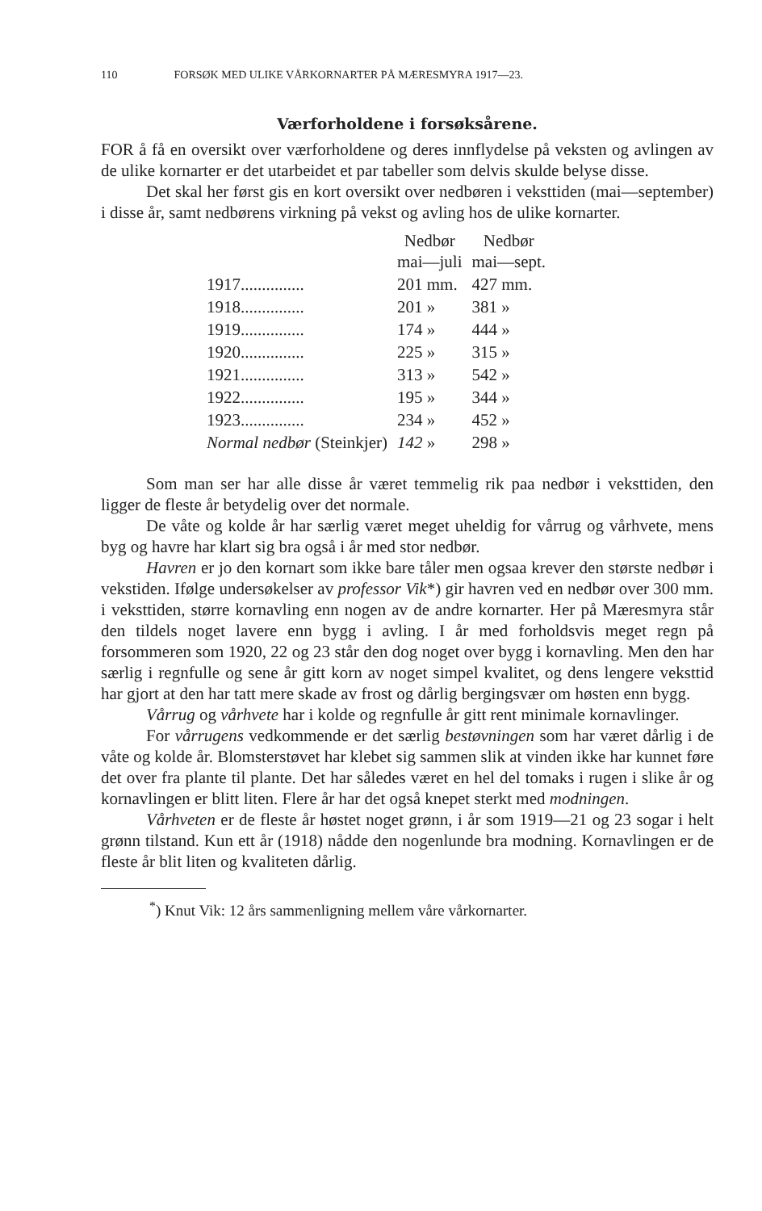110 FORSØK MED ULIKE VÅRKORNARTER PÅ MÆRESMYRA 1917—23.
Værforholdene i forsøksårene.
FOR å få en oversikt over værforholdene og deres innflydelse på veksten og avlingen av de ulike kornarter er det utarbeidet et par tabeller som delvis skulde belyse disse.
Det skal her først gis en kort oversikt over nedbøren i veksttiden (mai—september) i disse år, samt nedbørens virkning på vekst og avling hos de ulike kornarter.
| | Nedbør mai—juli | Nedbør mai—sept. |
| --- | --- | --- |
| 1917............... | 201 mm. | 427 mm. |
| 1918............... | 201 » | 381 » |
| 1919............... | 174 » | 444 » |
| 1920............... | 225 » | 315 » |
| 1921............... | 313 » | 542 » |
| 1922............... | 195 » | 344 » |
| 1923............... | 234 » | 452 » |
| Normal nedbør (Steinkjer) | 142 » | 298 » |
Som man ser har alle disse år været temmelig rik paa nedbør i veksttiden, den ligger de fleste år betydelig over det normale.
De våte og kolde år har særlig været meget uheldig for vårrug og vårhvete, mens byg og havre har klart sig bra også i år med stor nedbør.
Havren er jo den kornart som ikke bare tåler men ogsaa krever den største nedbør i vekstiden. Ifølge undersøkelser av professor Vik*) gir havren ved en nedbør over 300 mm. i veksttiden, større kornavling enn nogen av de andre kornarter. Her på Mæresmyra står den tildels noget lavere enn bygg i avling. I år med forholdsvis meget regn på forsommeren som 1920, 22 og 23 står den dog noget over bygg i kornavling. Men den har særlig i regnfulle og sene år gitt korn av noget simpel kvalitet, og dens lengere veksttid har gjort at den har tatt mere skade av frost og dårlig bergingsvær om høsten enn bygg.
Vårrug og vårhvete har i kolde og regnfulle år gitt rent minimale kornavlinger.
For vårrugens vedkommende er det særlig bestøvningen som har været dårlig i de våte og kolde år. Blomsterstøvet har klebet sig sammen slik at vinden ikke har kunnet føre det over fra plante til plante. Det har således været en hel del tomaks i rugen i slike år og kornavlingen er blitt liten. Flere år har det også knepet sterkt med modningen.
Vårhveten er de fleste år høstet noget grønn, i år som 1919—21 og 23 sogar i helt grønn tilstand. Kun ett år (1918) nådde den nogenlunde bra modning. Kornavlingen er de fleste år blit liten og kvaliteten dårlig.
<sup>*</sup>) Knut Vik: 12 års sammenligning mellem våre vårkornarter.